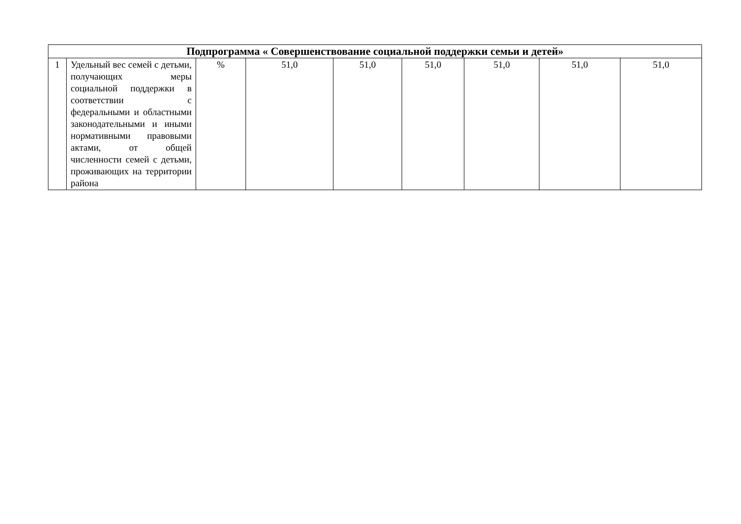| Подпрограмма « Совершенствование социальной поддержки семьи и детей» | | | | | | | | |
| --- | --- | --- | --- | --- | --- | --- | --- | --- |
| 1 | Удельный вес семей с детьми, получающих меры социальной поддержки в соответствии с федеральными и областными законодательными и иными нормативными правовыми актами, от общей численности семей с детьми, проживающих на территории района | % | 51,0 | 51,0 | 51,0 | 51,0 | 51,0 | 51,0 |